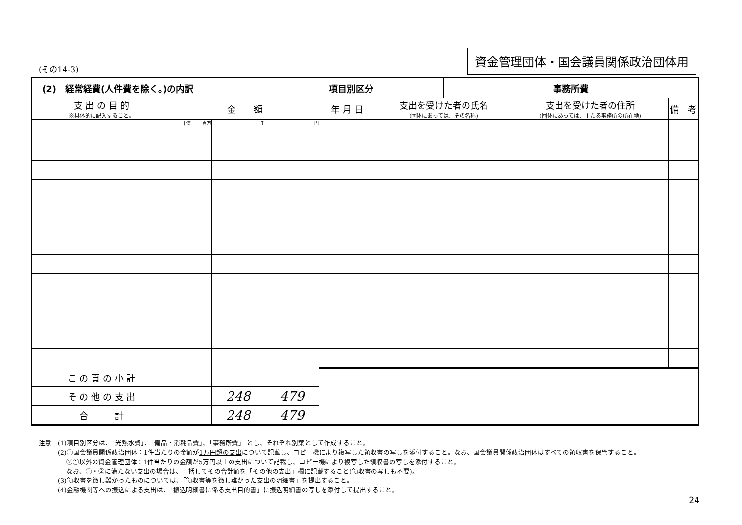(その14-3) 資金管理団体・国会議員関係政治団体用
| (2) 経常経費(人件費を除く。)の内訳 | | | | | 項目別区分 | | 事務所費 | | |
| --- | --- | --- | --- | --- | --- | --- | --- | --- | --- |
| 支 出 の 目 的 ※具体的に記入すること。 | 金 額 | | | | 年 月 日 | 支出を受けた者の氏名 (団体にあっては、その名称) | | 支出を受けた者の住所 (団体にあっては、主たる事務所の所在地) | 備 考 |
| | 十億 | 百万 | 千 | 円 | | | | | |
| こ の 頁 の 小 計 | | | | | | | | | |
| そ の 他 の 支 出 | | | 248 | 479 | | | | | |
| 合 計 | | | 248 | 479 | | | | | |
注意　(1)項目別区分は、「光熱水費」、「備品・消耗品費」、「事務所費」 とし、それぞれ別葉として作成すること。
　　　(2)①国会議員関係政治団体：1件当たりの金額が1万円超の支出について記載し、コピー機により複写した領収書の写しを添付すること。なお、国会議員関係政治団体はすべての領収書を保管すること。
　　　　 ②①以外の資金管理団体：1件当たりの金額が5万円以上の支出について記載し、コピー機により複写した領収書の写しを添付すること。
　　　　 なお、①・②に満たない支出の場合は、一括してその合計額を「その他の支出」欄に記載すること(領収書の写しも不要)。
　　　(3)領収書を徴し難かったものについては、「領収書等を徴し難かった支出の明細書」を提出すること。
　　　(4)金融機関等への振込による支出は、「振込明細書に係る支出目的書」に振込明細書の写しを添付して提出すること。
24